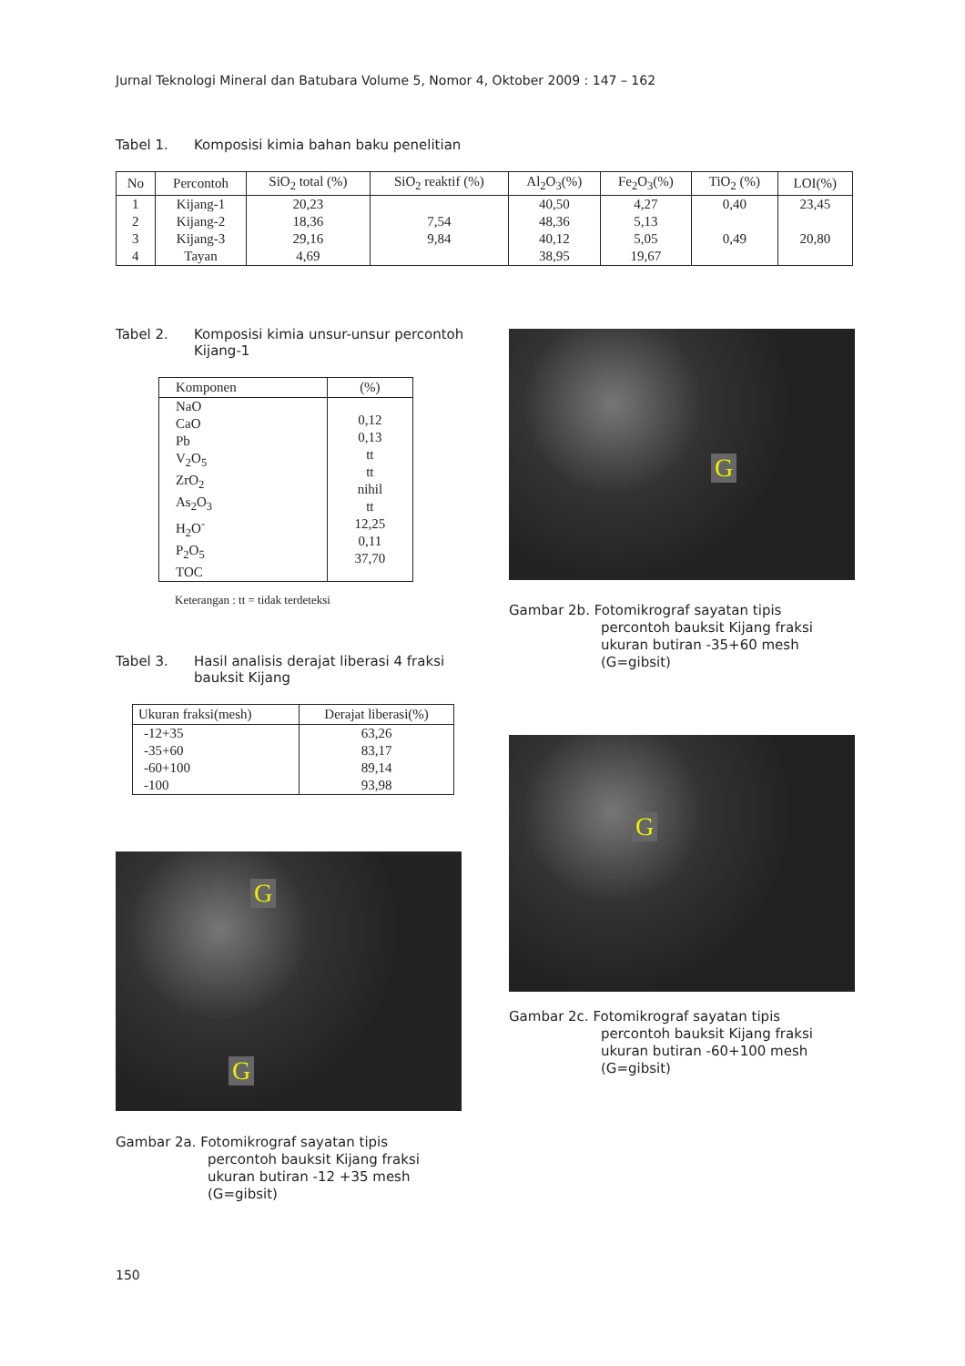Jurnal Teknologi Mineral dan Batubara Volume 5, Nomor 4, Oktober 2009 : 147 – 162
Tabel 1. Komposisi kimia bahan baku penelitian
| No | Percontoh | SiO<sub>2</sub> total (%) | SiO<sub>2</sub> reaktif (%) | Al<sub>2</sub>O<sub>3</sub>(%) | Fe<sub>2</sub>O<sub>3</sub>(%) | TiO<sub>2</sub> (%) | LOI(%) |
| --- | --- | --- | --- | --- | --- | --- | --- |
| 1 | Kijang-1 | 20,23 | | 40,50 | 4,27 | 0,40 | 23,45 |
| 2 | Kijang-2 | 18,36 | 7,54 | 48,36 | 5,13 | | |
| 3 | Kijang-3 | 29,16 | 9,84 | 40,12 | 5,05 | 0,49 | 20,80 |
| 4 | Tayan | 4,69 | | 38,95 | 19,67 | | |
Tabel 2. Komposisi kimia unsur-unsur percontoh Kijang-1
| Komponen | (%) |
| --- | --- |
| NaO CaO Pb V<sub>2</sub>O<sub>5</sub> ZrO<sub>2</sub> As<sub>2</sub>O<sub>3</sub> H<sub>2</sub>O<sup>-</sup> P<sub>2</sub>O<sub>5</sub> TOC | 0,12 0,13 tt tt nihil tt 12,25 0,11 37,70 |
Keterangan : tt = tidak terdeteksi
Tabel 3. Hasil analisis derajat liberasi 4 fraksi bauksit Kijang
| Ukuran fraksi(mesh) | Derajat liberasi(%) |
| --- | --- |
| -12+35 -35+60 -60+100 -100 | 63,26 83,17 89,14 93,98 |
G
G
Gambar 2a. Fotomikrograf sayatan tipis
percontoh bauksit Kijang fraksi
ukuran butiran -12 +35 mesh
(G=gibsit)
G
Gambar 2b. Fotomikrograf sayatan tipis
percontoh bauksit Kijang fraksi
ukuran butiran -35+60 mesh
(G=gibsit)
G
Gambar 2c. Fotomikrograf sayatan tipis
percontoh bauksit Kijang fraksi
ukuran butiran -60+100 mesh
(G=gibsit)
150